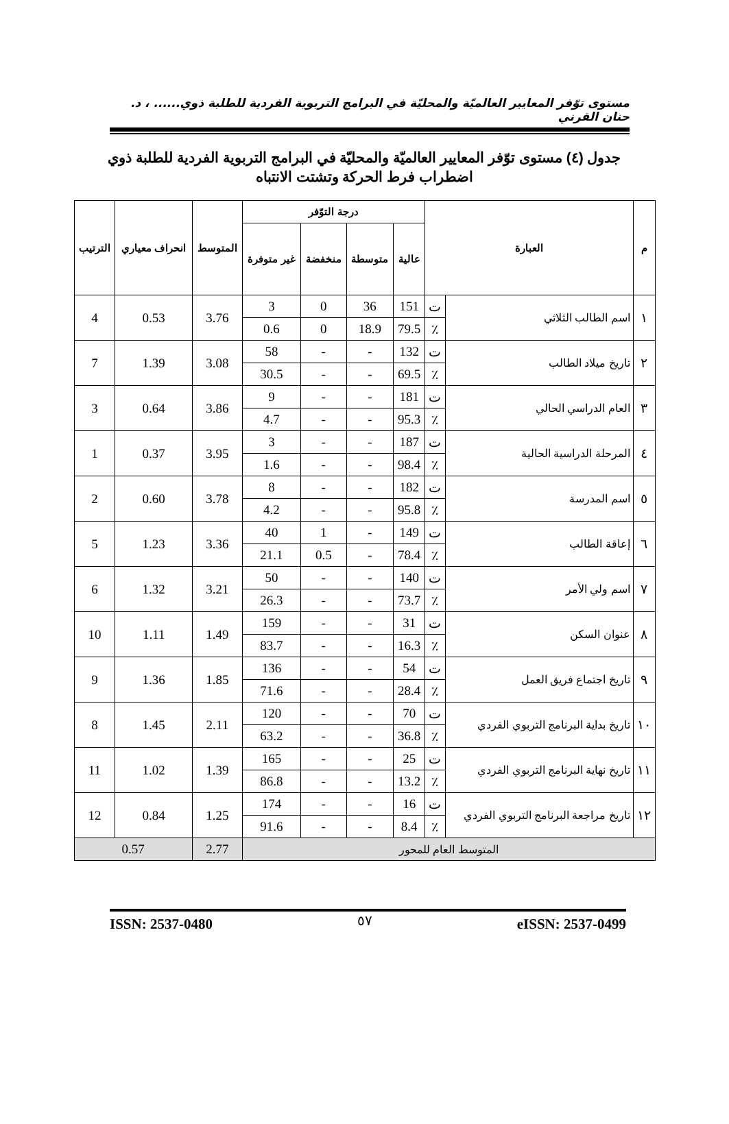مستوى توّفر المعايير العالميّة والمحليّة في البرامج التربوية الفردية للطلبة ذوي...... ، د. حنان القرني
جدول (٤) مستوى توّفر المعايير العالميّة والمحليّة في البرامج التربوية الفردية للطلبة ذوي اضطراب فرط الحركة وتشتت الانتباه
| م | العبارة | | درجة التوّفر | | | | المتوسط | انحراف معياري | الترتيب |
| --- | --- | --- | --- | --- | --- | --- | --- | --- | --- |
| | | | عالية | متوسطة | منخفضة | غير متوفرة | | | |
| ١ | اسم الطالب الثلاثي | ت | 151 | 36 | 0 | 3 | 3.76 | 0.53 | 4 |
| | | ٪ | 79.5 | 18.9 | 0 | 0.6 | | | |
| ٢ | تاريخ ميلاد الطالب | ت | 132 | - | - | 58 | 3.08 | 1.39 | 7 |
| | | ٪ | 69.5 | - | - | 30.5 | | | |
| ٣ | العام الدراسي الحالي | ت | 181 | - | - | 9 | 3.86 | 0.64 | 3 |
| | | ٪ | 95.3 | - | - | 4.7 | | | |
| ٤ | المرحلة الدراسية الحالية | ت | 187 | - | - | 3 | 3.95 | 0.37 | 1 |
| | | ٪ | 98.4 | - | - | 1.6 | | | |
| ٥ | اسم المدرسة | ت | 182 | - | - | 8 | 3.78 | 0.60 | 2 |
| | | ٪ | 95.8 | - | - | 4.2 | | | |
| ٦ | إعاقة الطالب | ت | 149 | - | 1 | 40 | 3.36 | 1.23 | 5 |
| | | ٪ | 78.4 | - | 0.5 | 21.1 | | | |
| ٧ | اسم ولي الأمر | ت | 140 | - | - | 50 | 3.21 | 1.32 | 6 |
| | | ٪ | 73.7 | - | - | 26.3 | | | |
| ٨ | عنوان السكن | ت | 31 | - | - | 159 | 1.49 | 1.11 | 10 |
| | | ٪ | 16.3 | - | - | 83.7 | | | |
| ٩ | تاريخ اجتماع فريق العمل | ت | 54 | - | - | 136 | 1.85 | 1.36 | 9 |
| | | ٪ | 28.4 | - | - | 71.6 | | | |
| ١٠ | تاريخ بداية البرنامج التربوي الفردي | ت | 70 | - | - | 120 | 2.11 | 1.45 | 8 |
| | | ٪ | 36.8 | - | - | 63.2 | | | |
| ١١ | تاريخ نهاية البرنامج التربوي الفردي | ت | 25 | - | - | 165 | 1.39 | 1.02 | 11 |
| | | ٪ | 13.2 | - | - | 86.8 | | | |
| ١٢ | تاريخ مراجعة البرنامج التربوي الفردي | ت | 16 | - | - | 174 | 1.25 | 0.84 | 12 |
| | | ٪ | 8.4 | - | - | 91.6 | | | |
| المتوسط العام للمحور | | | | | | | 2.77 | 0.57 | |
ISSN: 2537-0480 eISSN: 2537-0499
٥٧